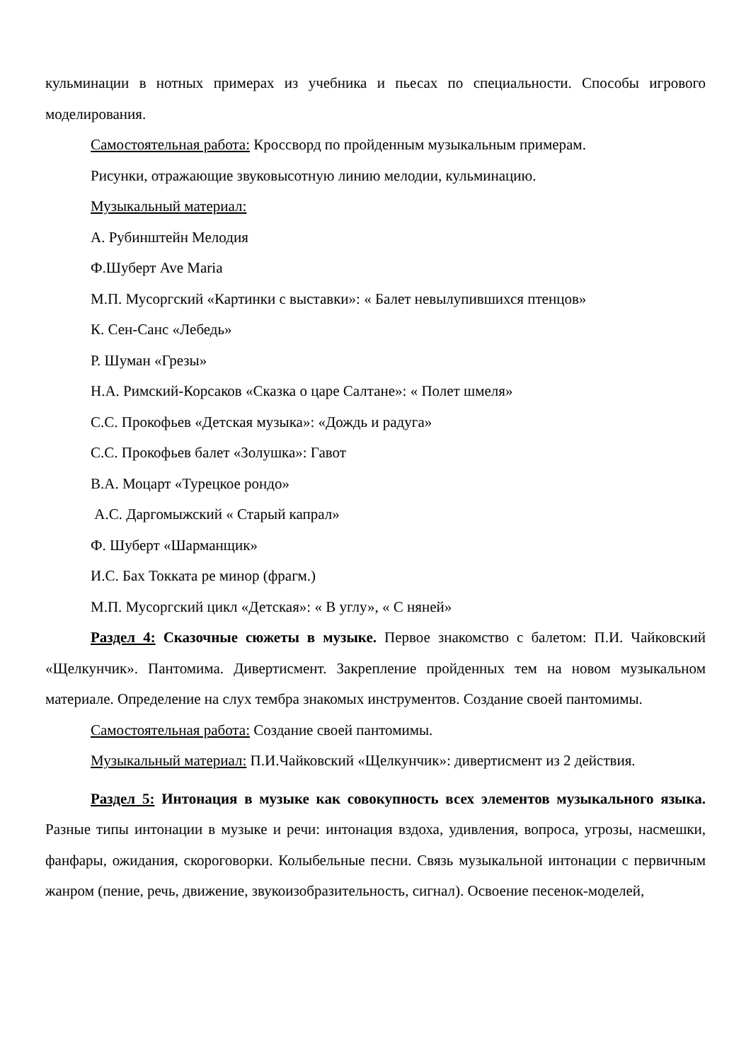кульминации в нотных примерах из учебника и пьесах по специальности. Способы игрового моделирования.
Самостоятельная работа: Кроссворд по пройденным музыкальным примерам.
Рисунки, отражающие звуковысотную линию мелодии, кульминацию.
Музыкальный материал:
А. Рубинштейн Мелодия
Ф.Шуберт Ave Maria
М.П. Мусоргский «Картинки с выставки»: « Балет невылупившихся птенцов»
К. Сен-Санс «Лебедь»
Р. Шуман «Грезы»
Н.А. Римский-Корсаков «Сказка о царе Салтане»: « Полет шмеля»
С.С. Прокофьев «Детская музыка»: «Дождь и радуга»
С.С. Прокофьев балет «Золушка»: Гавот
В.А. Моцарт «Турецкое рондо»
А.С. Даргомыжский « Старый капрал»
Ф. Шуберт «Шарманщик»
И.С. Бах Токката ре минор (фрагм.)
М.П. Мусоргский цикл «Детская»: « В углу», « С няней»
Раздел 4: Сказочные сюжеты в музыке. Первое знакомство с балетом: П.И. Чайковский «Щелкунчик». Пантомима. Дивертисмент. Закрепление пройденных тем на новом музыкальном материале. Определение на слух тембра знакомых инструментов. Создание своей пантомимы.
Самостоятельная работа: Создание своей пантомимы.
Музыкальный материал: П.И.Чайковский «Щелкунчик»: дивертисмент из 2 действия.
Раздел 5: Интонация в музыке как совокупность всех элементов музыкального языка. Разные типы интонации в музыке и речи: интонация вздоха, удивления, вопроса, угрозы, насмешки, фанфары, ожидания, скороговорки. Колыбельные песни. Связь музыкальной интонации с первичным жанром (пение, речь, движение, звукоизобразительность, сигнал). Освоение песенок-моделей,